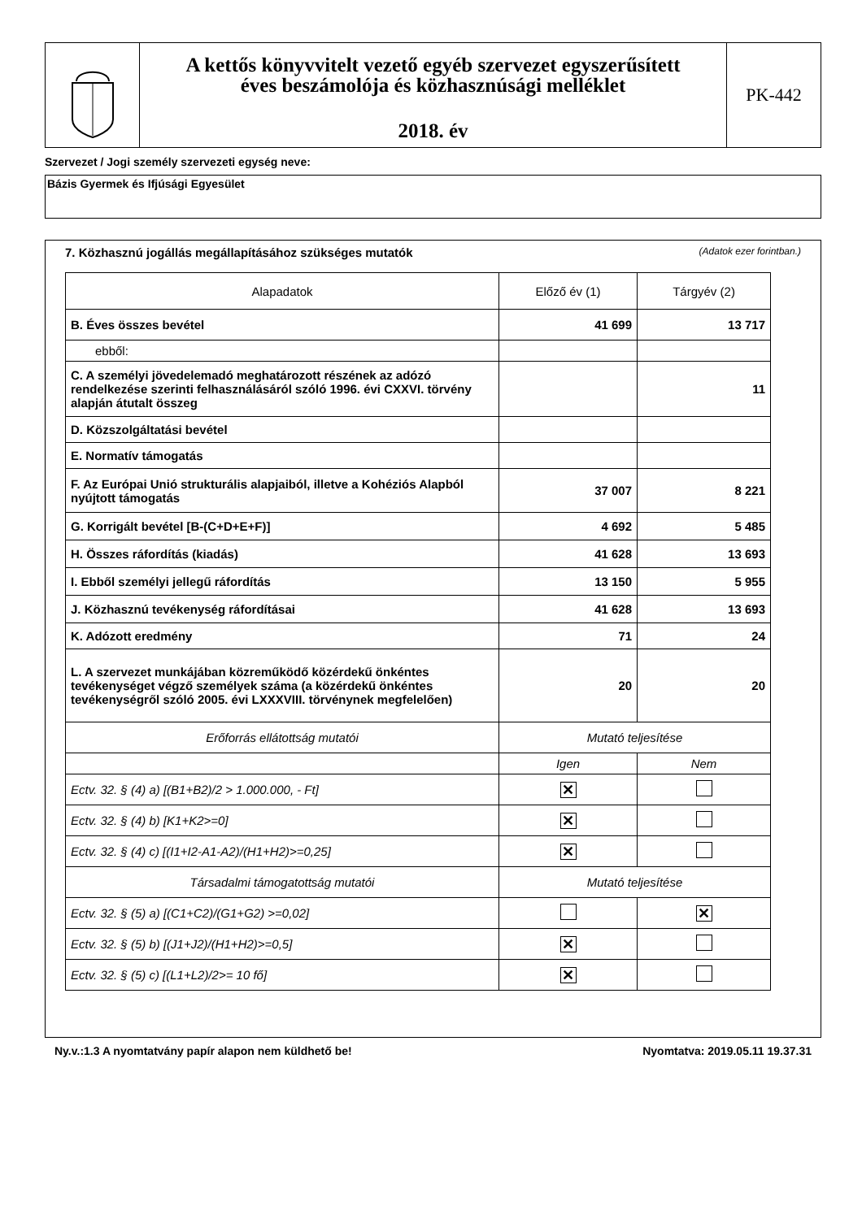A kettős könyvvitelt vezető egyéb szervezet egyszerűsített
éves beszámolója és közhasznúsági melléklet
2018. év
PK-442
Szervezet / Jogi személy szervezeti egység neve:
Bázis Gyermek és Ifjúsági Egyesület
7. Közhasznú jogállás megállapításához szükséges mutatók (Adatok ezer forintban.)
| Alapadatok | Előző év (1) | Tárgyév (2) |
| --- | --- | --- |
| B. Éves összes bevétel | 41 699 | 13 717 |
| ebből: | | |
| C. A személyi jövedelemadó meghatározott részének az adózó rendelkezése szerinti felhasználásáról szóló 1996. évi CXXVI. törvény alapján átutalt összeg | | 11 |
| D. Közszolgáltatási bevétel | | |
| E. Normatív támogatás | | |
| F. Az Európai Unió strukturális alapjaiból, illetve a Kohéziós Alapból nyújtott támogatás | 37 007 | 8 221 |
| G. Korrigált bevétel [B-(C+D+E+F)] | 4 692 | 5 485 |
| H. Összes ráfordítás (kiadás) | 41 628 | 13 693 |
| I. Ebből személyi jellegű ráfordítás | 13 150 | 5 955 |
| J. Közhasznú tevékenység ráfordításai | 41 628 | 13 693 |
| K. Adózott eredmény | 71 | 24 |
| L. A szervezet munkájában közreműködő közérdekű önkéntes tevékenységet végző személyek száma (a közérdekű önkéntes tevékenységről szóló 2005. évi LXXXVIII. törvénynek megfelelően) | 20 | 20 |
| Erőforrás ellátottság mutatói | Mutató teljesítése | |
| | Igen | Nem |
| Ectv. 32. § (4) a) [(B1+B2)/2 > 1.000.000, - Ft] | ✕ | |
| Ectv. 32. § (4) b) [K1+K2>=0] | ✕ | |
| Ectv. 32. § (4) c) [(I1+I2-A1-A2)/(H1+H2)>=0,25] | ✕ | |
| Társadalmi támogatottság mutatói | Mutató teljesítése | |
| Ectv. 32. § (5) a) [(C1+C2)/(G1+G2) >=0,02] | | ✕ |
| Ectv. 32. § (5) b) [(J1+J2)/(H1+H2)>=0,5] | ✕ | |
| Ectv. 32. § (5) c) [(L1+L2)/2>= 10 fő] | ✕ | |
Ny.v.:1.3 A nyomtatvány papír alapon nem küldhető be! Nyomtatva: 2019.05.11 19.37.31